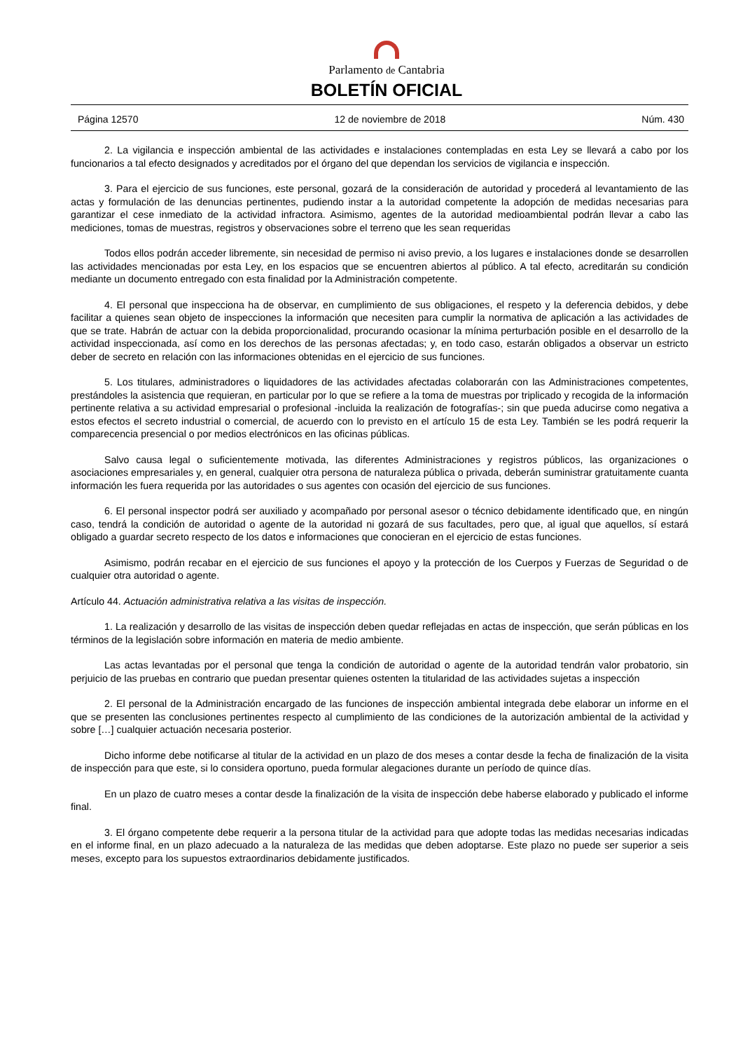Parlamento de Cantabria
BOLETÍN OFICIAL
Página 12570 12 de noviembre de 2018 Núm. 430
2. La vigilancia e inspección ambiental de las actividades e instalaciones contempladas en esta Ley se llevará a cabo por los funcionarios a tal efecto designados y acreditados por el órgano del que dependan los servicios de vigilancia e inspección.
3. Para el ejercicio de sus funciones, este personal, gozará de la consideración de autoridad y procederá al levantamiento de las actas y formulación de las denuncias pertinentes, pudiendo instar a la autoridad competente la adopción de medidas necesarias para garantizar el cese inmediato de la actividad infractora. Asimismo, agentes de la autoridad medioambiental podrán llevar a cabo las mediciones, tomas de muestras, registros y observaciones sobre el terreno que les sean requeridas
Todos ellos podrán acceder libremente, sin necesidad de permiso ni aviso previo, a los lugares e instalaciones donde se desarrollen las actividades mencionadas por esta Ley, en los espacios que se encuentren abiertos al público. A tal efecto, acreditarán su condición mediante un documento entregado con esta finalidad por la Administración competente.
4. El personal que inspecciona ha de observar, en cumplimiento de sus obligaciones, el respeto y la deferencia debidos, y debe facilitar a quienes sean objeto de inspecciones la información que necesiten para cumplir la normativa de aplicación a las actividades de que se trate. Habrán de actuar con la debida proporcionalidad, procurando ocasionar la mínima perturbación posible en el desarrollo de la actividad inspeccionada, así como en los derechos de las personas afectadas; y, en todo caso, estarán obligados a observar un estricto deber de secreto en relación con las informaciones obtenidas en el ejercicio de sus funciones.
5. Los titulares, administradores o liquidadores de las actividades afectadas colaborarán con las Administraciones competentes, prestándoles la asistencia que requieran, en particular por lo que se refiere a la toma de muestras por triplicado y recogida de la información pertinente relativa a su actividad empresarial o profesional -incluida la realización de fotografías-; sin que pueda aducirse como negativa a estos efectos el secreto industrial o comercial, de acuerdo con lo previsto en el artículo 15 de esta Ley. También se les podrá requerir la comparecencia presencial o por medios electrónicos en las oficinas públicas.
Salvo causa legal o suficientemente motivada, las diferentes Administraciones y registros públicos, las organizaciones o asociaciones empresariales y, en general, cualquier otra persona de naturaleza pública o privada, deberán suministrar gratuitamente cuanta información les fuera requerida por las autoridades o sus agentes con ocasión del ejercicio de sus funciones.
6. El personal inspector podrá ser auxiliado y acompañado por personal asesor o técnico debidamente identificado que, en ningún caso, tendrá la condición de autoridad o agente de la autoridad ni gozará de sus facultades, pero que, al igual que aquellos, sí estará obligado a guardar secreto respecto de los datos e informaciones que conocieran en el ejercicio de estas funciones.
Asimismo, podrán recabar en el ejercicio de sus funciones el apoyo y la protección de los Cuerpos y Fuerzas de Seguridad o de cualquier otra autoridad o agente.
Artículo 44. Actuación administrativa relativa a las visitas de inspección.
1. La realización y desarrollo de las visitas de inspección deben quedar reflejadas en actas de inspección, que serán públicas en los términos de la legislación sobre información en materia de medio ambiente.
Las actas levantadas por el personal que tenga la condición de autoridad o agente de la autoridad tendrán valor probatorio, sin perjuicio de las pruebas en contrario que puedan presentar quienes ostenten la titularidad de las actividades sujetas a inspección
2. El personal de la Administración encargado de las funciones de inspección ambiental integrada debe elaborar un informe en el que se presenten las conclusiones pertinentes respecto al cumplimiento de las condiciones de la autorización ambiental de la actividad y sobre […] cualquier actuación necesaria posterior.
Dicho informe debe notificarse al titular de la actividad en un plazo de dos meses a contar desde la fecha de finalización de la visita de inspección para que este, si lo considera oportuno, pueda formular alegaciones durante un período de quince días.
En un plazo de cuatro meses a contar desde la finalización de la visita de inspección debe haberse elaborado y publicado el informe final.
3. El órgano competente debe requerir a la persona titular de la actividad para que adopte todas las medidas necesarias indicadas en el informe final, en un plazo adecuado a la naturaleza de las medidas que deben adoptarse. Este plazo no puede ser superior a seis meses, excepto para los supuestos extraordinarios debidamente justificados.